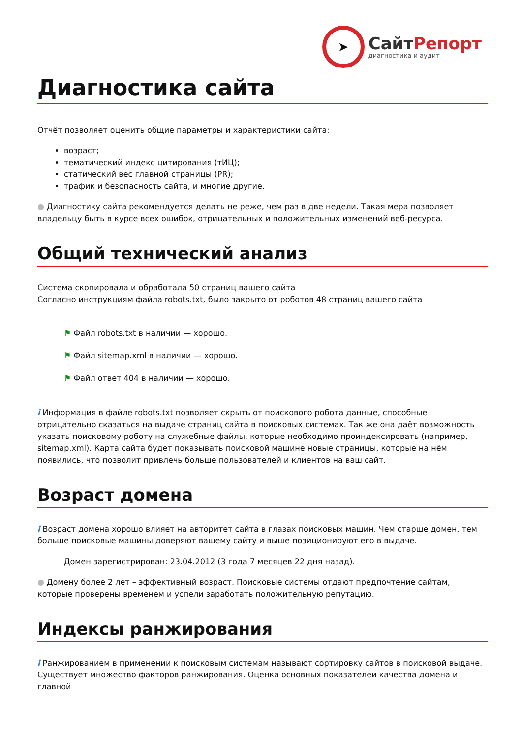➤
СайтРепорт
диагностика и аудит
Диагностика сайта
Отчёт позволяет оценить общие параметры и характеристики сайта:
возраст;
тематический индекс цитирования (тИЦ);
статический вес главной страницы (PR);
трафик и безопасность сайта, и многие другие.
● Диагностику сайта рекомендуется делать не реже, чем раз в две недели. Такая мера позволяет владельцу быть в курсе всех ошибок, отрицательных и положительных изменений веб-ресурса.
Общий технический анализ
Система скопировала и обработала 50 страниц вашего сайта
Согласно инструкциям файла robots.txt, было закрыто от роботов 48 страниц вашего сайта
⚑ Файл robots.txt в наличии — хорошо.
⚑ Файл sitemap.xml в наличии — хорошо.
⚑ Файл ответ 404 в наличии — хорошо.
i Информация в файле robots.txt позволяет скрыть от поискового робота данные, способные отрицательно сказаться на выдаче страниц сайта в поисковых системах. Так же она даёт возможность указать поисковому роботу на служебные файлы, которые необходимо проиндексировать (например, sitemap.xml). Карта сайта будет показывать поисковой машине новые страницы, которые на нём появились, что позволит привлечь больше пользователей и клиентов на ваш сайт.
Возраст домена
i Возраст домена хорошо влияет на авторитет сайта в глазах поисковых машин. Чем старше домен, тем больше поисковые машины доверяют вашему сайту и выше позиционируют его в выдаче.
Домен зарегистрирован: 23.04.2012 (3 года 7 месяцев 22 дня назад).
● Домену более 2 лет – эффективный возраст. Поисковые системы отдают предпочтение сайтам, которые проверены временем и успели заработать положительную репутацию.
Индексы ранжирования
i Ранжированием в применении к поисковым системам называют сортировку сайтов в поисковой выдаче. Существует множество факторов ранжирования. Оценка основных показателей качества домена и главной